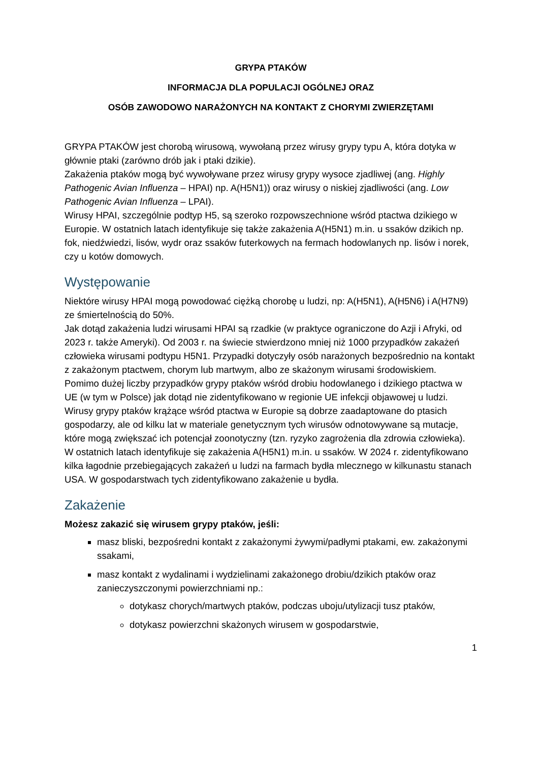GRYPA PTAKÓW
INFORMACJA DLA POPULACJI OGÓLNEJ ORAZ
OSÓB ZAWODOWO NARAŻONYCH NA KONTAKT Z CHORYMI ZWIERZĘTAMI
GRYPA PTAKÓW jest chorobą wirusową, wywołaną przez wirusy grypy typu A, która dotyka w głównie ptaki (zarówno drób jak i ptaki dzikie).
Zakażenia ptaków mogą być wywoływane przez wirusy grypy wysoce zjadliwej (ang. Highly Pathogenic Avian Influenza – HPAI) np. A(H5N1)) oraz wirusy o niskiej zjadliwości (ang. Low Pathogenic Avian Influenza – LPAI).
Wirusy HPAI, szczególnie podtyp H5, są szeroko rozpowszechnione wśród ptactwa dzikiego w Europie. W ostatnich latach identyfikuje się także zakażenia A(H5N1) m.in. u ssaków dzikich np. fok, niedźwiedzi, lisów, wydr oraz ssaków futerkowych na fermach hodowlanych np. lisów i norek, czy u kotów domowych.
Występowanie
Niektóre wirusy HPAI mogą powodować ciężką chorobę u ludzi, np: A(H5N1), A(H5N6) i A(H7N9) ze śmiertelnością do 50%.
Jak dotąd zakażenia ludzi wirusami HPAI są rzadkie (w praktyce ograniczone do Azji i Afryki, od 2023 r. także Ameryki). Od 2003 r. na świecie stwierdzono mniej niż 1000 przypadków zakażeń człowieka wirusami podtypu H5N1. Przypadki dotyczyły osób narażonych bezpośrednio na kontakt z zakażonym ptactwem, chorym lub martwym, albo ze skażonym wirusami środowiskiem.
Pomimo dużej liczby przypadków grypy ptaków wśród drobiu hodowlanego i dzikiego ptactwa w UE (w tym w Polsce) jak dotąd nie zidentyfikowano w regionie UE infekcji objawowej u ludzi.
Wirusy grypy ptaków krążące wśród ptactwa w Europie są dobrze zaadaptowane do ptasich gospodarzy, ale od kilku lat w materiale genetycznym tych wirusów odnotowywane są mutacje, które mogą zwiększać ich potencjał zoonotyczny (tzn. ryzyko zagrożenia dla zdrowia człowieka).
W ostatnich latach identyfikuje się zakażenia A(H5N1) m.in. u ssaków. W 2024 r. zidentyfikowano kilka łagodnie przebiegających zakażeń u ludzi na farmach bydła mlecznego w kilkunastu stanach USA. W gospodarstwach tych zidentyfikowano zakażenie u bydła.
Zakażenie
Możesz zakazić się wirusem grypy ptaków, jeśli:
masz bliski, bezpośredni kontakt z zakażonymi żywymi/padłymi ptakami, ew. zakażonymi ssakami,
masz kontakt z wydalinami i wydzielinami zakażonego drobiu/dzikich ptaków oraz zanieczyszczonymi powierzchniami np.:
dotykasz chorych/martwych ptaków, podczas uboju/utylizacji tusz ptaków,
dotykasz powierzchni skażonych wirusem w gospodarstwie,
1